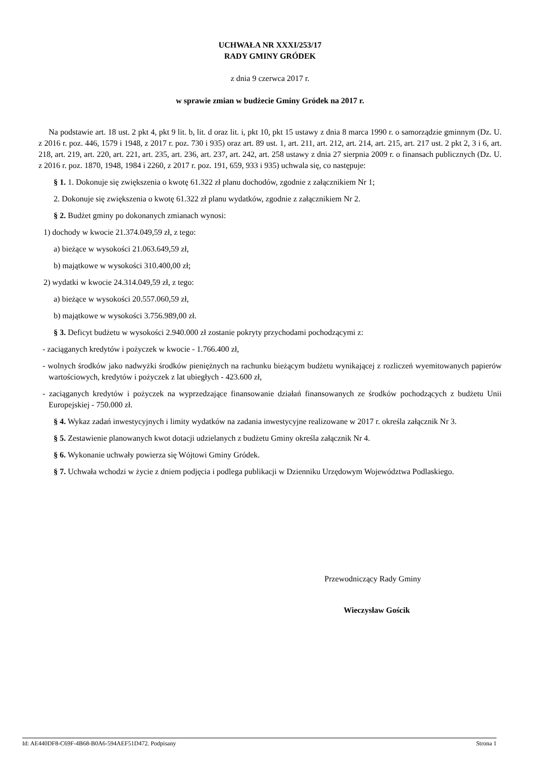UCHWAŁA NR XXXI/253/17
RADY GMINY GRÓDEK
z dnia 9 czerwca 2017 r.
w sprawie zmian w budżecie Gminy Gródek na 2017 r.
Na podstawie art. 18 ust. 2 pkt 4, pkt 9 lit. b, lit. d oraz lit. i, pkt 10, pkt 15 ustawy z dnia 8 marca 1990 r. o samorządzie gminnym (Dz. U. z 2016 r. poz. 446, 1579 i 1948, z 2017 r. poz. 730 i 935) oraz art. 89 ust. 1, art. 211, art. 212, art. 214, art. 215, art. 217 ust. 2 pkt 2, 3 i 6, art. 218, art. 219, art. 220, art. 221, art. 235, art. 236, art. 237, art. 242, art. 258 ustawy z dnia 27 sierpnia 2009 r. o finansach publicznych (Dz. U. z 2016 r. poz. 1870, 1948, 1984 i 2260, z 2017 r. poz. 191, 659, 933 i 935) uchwala się, co następuje:
§ 1. 1. Dokonuje się zwiększenia o kwotę 61.322 zł planu dochodów, zgodnie z załącznikiem Nr 1;
2. Dokonuje się zwiększenia o kwotę 61.322 zł planu wydatków, zgodnie z załącznikiem Nr 2.
§ 2. Budżet gminy po dokonanych zmianach wynosi:
1) dochody w kwocie 21.374.049,59 zł, z tego:
a) bieżące w wysokości 21.063.649,59 zł,
b) majątkowe w wysokości 310.400,00 zł;
2) wydatki w kwocie 24.314.049,59 zł, z tego:
a) bieżące w wysokości 20.557.060,59 zł,
b) majątkowe w wysokości 3.756.989,00 zł.
§ 3. Deficyt budżetu w wysokości 2.940.000 zł zostanie pokryty przychodami pochodzącymi z:
- zaciąganych kredytów i pożyczek w kwocie - 1.766.400 zł,
- wolnych środków jako nadwyżki środków pieniężnych na rachunku bieżącym budżetu wynikającej z rozliczeń wyemitowanych papierów wartościowych, kredytów i pożyczek z lat ubiegłych - 423.600 zł,
- zaciąganych kredytów i pożyczek na wyprzedzające finansowanie działań finansowanych ze środków pochodzących z budżetu Unii Europejskiej - 750.000 zł.
§ 4. Wykaz zadań inwestycyjnych i limity wydatków na zadania inwestycyjne realizowane w 2017 r. określa załącznik Nr 3.
§ 5. Zestawienie planowanych kwot dotacji udzielanych z budżetu Gminy określa załącznik Nr 4.
§ 6. Wykonanie uchwały powierza się Wójtowi Gminy Gródek.
§ 7. Uchwała wchodzi w życie z dniem podjęcia i podlega publikacji w Dzienniku Urzędowym Województwa Podlaskiego.
Przewodniczący Rady Gminy
Wieczysław Gościk
Id: AE440DF8-C69F-4B68-B0A6-594AEF51D472. Podpisany Strona 1